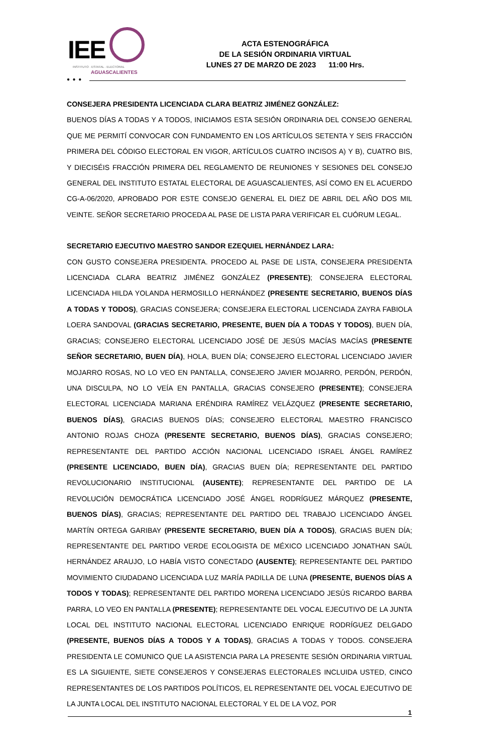IEE
INSTITUTO · ESTATAL · ELECTORAL
AGUASCALIENTES
ACTA ESTENOGRÁFICA
DE LA SESIÓN ORDINARIA VIRTUAL
LUNES 27 DE MARZO DE 2023 11:00 Hrs.
● ● ●
CONSEJERA PRESIDENTA LICENCIADA CLARA BEATRIZ JIMÉNEZ GONZÁLEZ:
BUENOS DÍAS A TODAS Y A TODOS, INICIAMOS ESTA SESIÓN ORDINARIA DEL CONSEJO GENERAL QUE ME PERMITÍ CONVOCAR CON FUNDAMENTO EN LOS ARTÍCULOS SETENTA Y SEIS FRACCIÓN PRIMERA DEL CÓDIGO ELECTORAL EN VIGOR, ARTÍCULOS CUATRO INCISOS A) Y B), CUATRO BIS, Y DIECISÉIS FRACCIÓN PRIMERA DEL REGLAMENTO DE REUNIONES Y SESIONES DEL CONSEJO GENERAL DEL INSTITUTO ESTATAL ELECTORAL DE AGUASCALIENTES, ASÍ COMO EN EL ACUERDO CG-A-06/2020, APROBADO POR ESTE CONSEJO GENERAL EL DIEZ DE ABRIL DEL AÑO DOS MIL VEINTE. SEÑOR SECRETARIO PROCEDA AL PASE DE LISTA PARA VERIFICAR EL CUÓRUM LEGAL.
SECRETARIO EJECUTIVO MAESTRO SANDOR EZEQUIEL HERNÁNDEZ LARA:
CON GUSTO CONSEJERA PRESIDENTA. PROCEDO AL PASE DE LISTA, CONSEJERA PRESIDENTA LICENCIADA CLARA BEATRIZ JIMÉNEZ GONZÁLEZ (PRESENTE); CONSEJERA ELECTORAL LICENCIADA HILDA YOLANDA HERMOSILLO HERNÁNDEZ (PRESENTE SECRETARIO, BUENOS DÍAS A TODAS Y TODOS), GRACIAS CONSEJERA; CONSEJERA ELECTORAL LICENCIADA ZAYRA FABIOLA LOERA SANDOVAL (GRACIAS SECRETARIO, PRESENTE, BUEN DÍA A TODAS Y TODOS), BUEN DÍA, GRACIAS; CONSEJERO ELECTORAL LICENCIADO JOSÉ DE JESÚS MACÍAS MACÍAS (PRESENTE SEÑOR SECRETARIO, BUEN DÍA), HOLA, BUEN DÍA; CONSEJERO ELECTORAL LICENCIADO JAVIER MOJARRO ROSAS, NO LO VEO EN PANTALLA, CONSEJERO JAVIER MOJARRO, PERDÓN, PERDÓN, UNA DISCULPA, NO LO VEÍA EN PANTALLA, GRACIAS CONSEJERO (PRESENTE); CONSEJERA ELECTORAL LICENCIADA MARIANA ERÉNDIRA RAMÍREZ VELÁZQUEZ (PRESENTE SECRETARIO, BUENOS DÍAS), GRACIAS BUENOS DÍAS; CONSEJERO ELECTORAL MAESTRO FRANCISCO ANTONIO ROJAS CHOZA (PRESENTE SECRETARIO, BUENOS DÍAS), GRACIAS CONSEJERO; REPRESENTANTE DEL PARTIDO ACCIÓN NACIONAL LICENCIADO ISRAEL ÁNGEL RAMÍREZ (PRESENTE LICENCIADO, BUEN DÍA), GRACIAS BUEN DÍA; REPRESENTANTE DEL PARTIDO REVOLUCIONARIO INSTITUCIONAL (AUSENTE); REPRESENTANTE DEL PARTIDO DE LA REVOLUCIÓN DEMOCRÁTICA LICENCIADO JOSÉ ÁNGEL RODRÍGUEZ MÁRQUEZ (PRESENTE, BUENOS DÍAS), GRACIAS; REPRESENTANTE DEL PARTIDO DEL TRABAJO LICENCIADO ÁNGEL MARTÍN ORTEGA GARIBAY (PRESENTE SECRETARIO, BUEN DÍA A TODOS), GRACIAS BUEN DÍA; REPRESENTANTE DEL PARTIDO VERDE ECOLOGISTA DE MÉXICO LICENCIADO JONATHAN SAÚL HERNÁNDEZ ARAUJO, LO HABÍA VISTO CONECTADO (AUSENTE); REPRESENTANTE DEL PARTIDO MOVIMIENTO CIUDADANO LICENCIADA LUZ MARÍA PADILLA DE LUNA (PRESENTE, BUENOS DÍAS A TODOS Y TODAS); REPRESENTANTE DEL PARTIDO MORENA LICENCIADO JESÚS RICARDO BARBA PARRA, LO VEO EN PANTALLA (PRESENTE); REPRESENTANTE DEL VOCAL EJECUTIVO DE LA JUNTA LOCAL DEL INSTITUTO NACIONAL ELECTORAL LICENCIADO ENRIQUE RODRÍGUEZ DELGADO (PRESENTE, BUENOS DÍAS A TODOS Y A TODAS), GRACIAS A TODAS Y TODOS. CONSEJERA PRESIDENTA LE COMUNICO QUE LA ASISTENCIA PARA LA PRESENTE SESIÓN ORDINARIA VIRTUAL ES LA SIGUIENTE, SIETE CONSEJEROS Y CONSEJERAS ELECTORALES INCLUIDA USTED, CINCO REPRESENTANTES DE LOS PARTIDOS POLÍTICOS, EL REPRESENTANTE DEL VOCAL EJECUTIVO DE LA JUNTA LOCAL DEL INSTITUTO NACIONAL ELECTORAL Y EL DE LA VOZ, POR
1